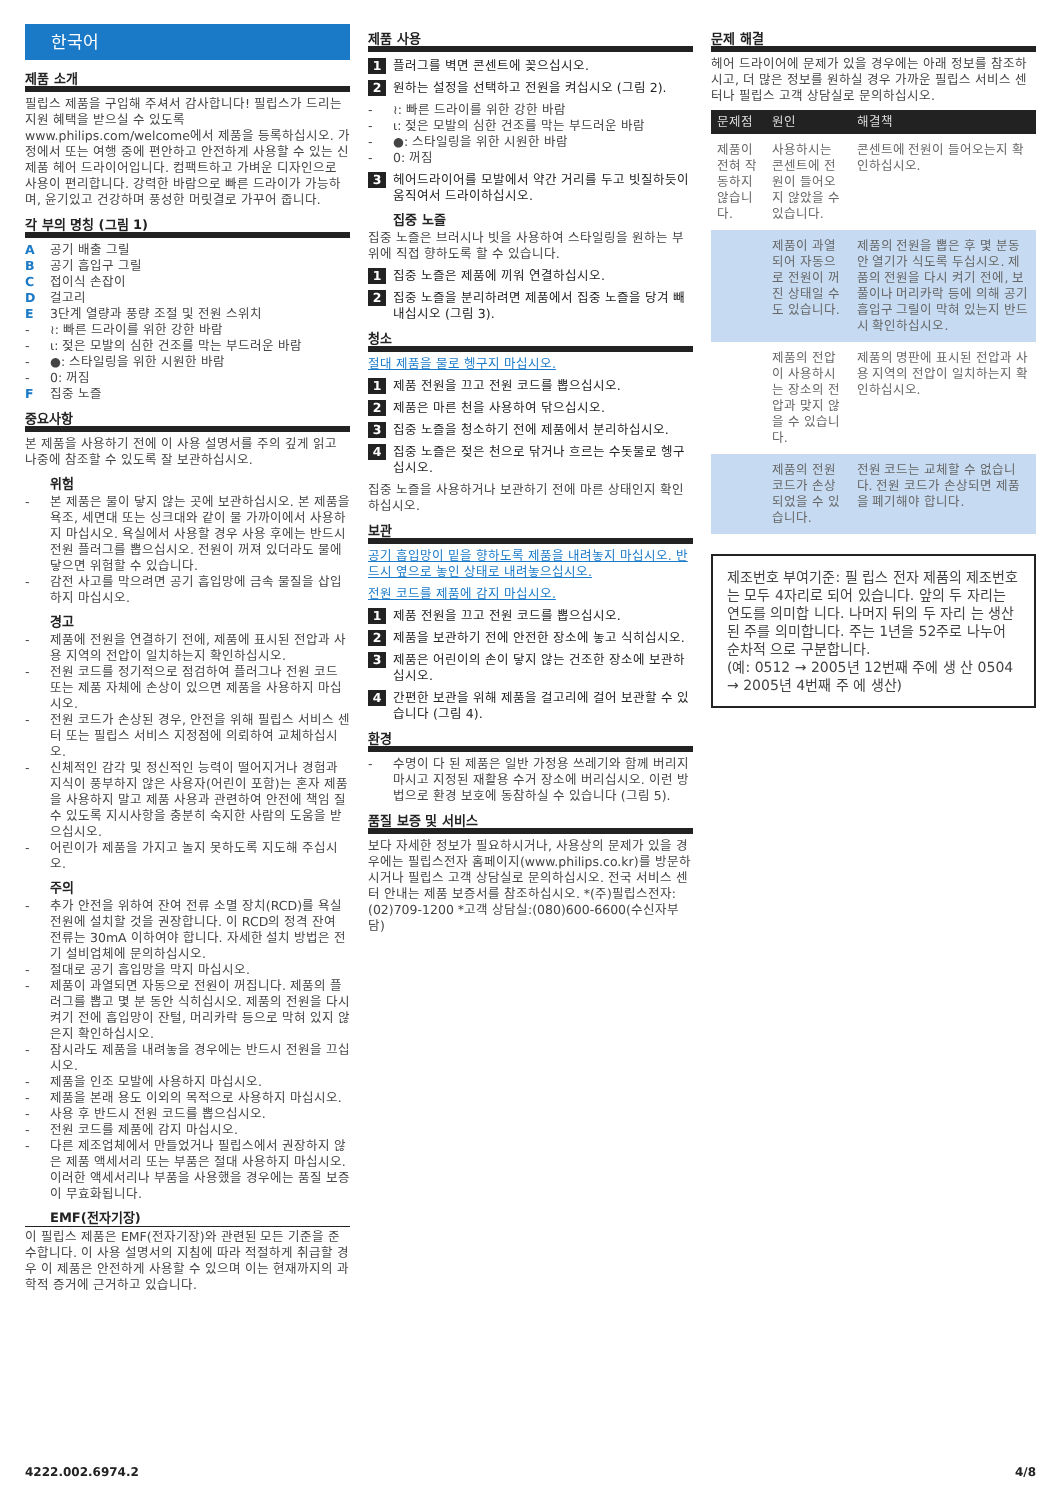한국어
제품 소개
필립스 제품을 구입해 주셔서 감사합니다! 필립스가 드리는 지원 혜택을 받으실 수 있도록 www.philips.com/welcome에서 제품을 등록하십시오. 가정에서 또는 여행 중에 편안하고 안전하게 사용할 수 있는 신제품 헤어 드라이어입니다. 컴팩트하고 가벼운 디자인으로 사용이 편리합니다. 강력한 바람으로 빠른 드라이가 가능하며, 윤기있고 건강하며 풍성한 머릿결로 가꾸어 줍니다.
각 부의 명칭 (그림 1)
A공기 배출 그릴
B공기 흡입구 그릴
C접이식 손잡이
D걸고리
E 3단계 열량과 풍량 조절 및 전원 스위치
- ≀: 빠른 드라이를 위한 강한 바람
- ɩ: 젖은 모발의 심한 건조를 막는 부드러운 바람
- ●: 스타일링을 위한 시원한 바람
- 0: 꺼짐
F집중 노즐
중요사항
본 제품을 사용하기 전에 이 사용 설명서를 주의 깊게 읽고 나중에 참조할 수 있도록 잘 보관하십시오.
위험
- 본 제품은 물이 닿지 않는 곳에 보관하십시오. 본 제품을 욕조, 세면대 또는 싱크대와 같이 물 가까이에서 사용하지 마십시오. 욕실에서 사용할 경우 사용 후에는 반드시 전원 플러그를 뽑으십시오. 전원이 꺼져 있더라도 물에 닿으면 위험할 수 있습니다.
- 감전 사고를 막으려면 공기 흡입망에 금속 물질을 삽입하지 마십시오.
경고
- 제품에 전원을 연결하기 전에, 제품에 표시된 전압과 사용 지역의 전압이 일치하는지 확인하십시오.
- 전원 코드를 정기적으로 점검하여 플러그나 전원 코드 또는 제품 자체에 손상이 있으면 제품을 사용하지 마십시오.
- 전원 코드가 손상된 경우, 안전을 위해 필립스 서비스 센터 또는 필립스 서비스 지정점에 의뢰하여 교체하십시오.
- 신체적인 감각 및 정신적인 능력이 떨어지거나 경험과 지식이 풍부하지 않은 사용자(어린이 포함)는 혼자 제품을 사용하지 말고 제품 사용과 관련하여 안전에 책임 질 수 있도록 지시사항을 충분히 숙지한 사람의 도움을 받으십시오.
- 어린이가 제품을 가지고 놀지 못하도록 지도해 주십시오.
주의
- 추가 안전을 위하여 잔여 전류 소멸 장치(RCD)를 욕실 전원에 설치할 것을 권장합니다. 이 RCD의 정격 잔여 전류는 30mA 이하여야 합니다. 자세한 설치 방법은 전기 설비업체에 문의하십시오.
- 절대로 공기 흡입망을 막지 마십시오.
- 제품이 과열되면 자동으로 전원이 꺼집니다. 제품의 플러그를 뽑고 몇 분 동안 식히십시오. 제품의 전원을 다시 켜기 전에 흡입망이 잔털, 머리카락 등으로 막혀 있지 않은지 확인하십시오.
- 잠시라도 제품을 내려놓을 경우에는 반드시 전원을 끄십시오.
- 제품을 인조 모발에 사용하지 마십시오.
- 제품을 본래 용도 이외의 목적으로 사용하지 마십시오.
- 사용 후 반드시 전원 코드를 뽑으십시오.
- 전원 코드를 제품에 감지 마십시오.
- 다른 제조업체에서 만들었거나 필립스에서 권장하지 않은 제품 액세서리 또는 부품은 절대 사용하지 마십시오. 이러한 액세서리나 부품을 사용했을 경우에는 품질 보증이 무효화됩니다.
EMF(전자기장)
이 필립스 제품은 EMF(전자기장)와 관련된 모든 기준을 준수합니다. 이 사용 설명서의 지침에 따라 적절하게 취급할 경우 이 제품은 안전하게 사용할 수 있으며 이는 현재까지의 과학적 증거에 근거하고 있습니다.
제품 사용
1 플러그를 벽면 콘센트에 꽂으십시오.
2 원하는 설정을 선택하고 전원을 켜십시오 (그림 2).
- ≀: 빠른 드라이를 위한 강한 바람
- ɩ: 젖은 모발의 심한 건조를 막는 부드러운 바람
- ●: 스타일링을 위한 시원한 바람
- 0: 꺼짐
3 헤어드라이어를 모발에서 약간 거리를 두고 빗질하듯이 움직여서 드라이하십시오.
집중 노즐
집중 노즐은 브러시나 빗을 사용하여 스타일링을 원하는 부위에 직접 향하도록 할 수 있습니다.
1 집중 노즐은 제품에 끼워 연결하십시오.
2 집중 노즐을 분리하려면 제품에서 집중 노즐을 당겨 빼내십시오 (그림 3).
청소
절대 제품을 물로 헹구지 마십시오.
1 제품 전원을 끄고 전원 코드를 뽑으십시오.
2 제품은 마른 천을 사용하여 닦으십시오.
3 집중 노즐을 청소하기 전에 제품에서 분리하십시오.
4 집중 노즐은 젖은 천으로 닦거나 흐르는 수돗물로 헹구십시오.
집중 노즐을 사용하거나 보관하기 전에 마른 상태인지 확인하십시오.
보관
공기 흡입망이 밑을 향하도록 제품을 내려놓지 마십시오. 반드시 옆으로 놓인 상태로 내려놓으십시오.
전원 코드를 제품에 감지 마십시오.
1 제품 전원을 끄고 전원 코드를 뽑으십시오.
2 제품을 보관하기 전에 안전한 장소에 놓고 식히십시오.
3 제품은 어린이의 손이 닿지 않는 건조한 장소에 보관하십시오.
4 간편한 보관을 위해 제품을 걸고리에 걸어 보관할 수 있습니다 (그림 4).
환경
- 수명이 다 된 제품은 일반 가정용 쓰레기와 함께 버리지 마시고 지정된 재활용 수거 장소에 버리십시오. 이런 방법으로 환경 보호에 동참하실 수 있습니다 (그림 5).
품질 보증 및 서비스
보다 자세한 정보가 필요하시거나, 사용상의 문제가 있을 경우에는 필립스전자 홈페이지(www.philips.co.kr)를 방문하시거나 필립스 고객 상담실로 문의하십시오. 전국 서비스 센터 안내는 제품 보증서를 참조하십시오. *(주)필립스전자:(02)709-1200 *고객 상담실:(080)600-6600(수신자부담)
문제 해결
헤어 드라이어에 문제가 있을 경우에는 아래 정보를 참조하시고, 더 많은 정보를 원하실 경우 가까운 필립스 서비스 센터나 필립스 고객 상담실로 문의하십시오.
| 문제점 | 원인 | 해결책 |
| --- | --- | --- |
| 제품이 전혀 작동하지 않습니다. | 사용하시는 콘센트에 전원이 들어오지 않았을 수 있습니다. | 콘센트에 전원이 들어오는지 확인하십시오. |
| | 제품이 과열되어 자동으로 전원이 꺼진 상태일 수도 있습니다. | 제품의 전원을 뽑은 후 몇 분동안 열기가 식도록 두십시오. 제품의 전원을 다시 켜기 전에, 보풀이나 머리카락 등에 의해 공기 흡입구 그릴이 막혀 있는지 반드시 확인하십시오. |
| | 제품의 전압이 사용하시는 장소의 전압과 맞지 않을 수 있습니다. | 제품의 명판에 표시된 전압과 사용 지역의 전압이 일치하는지 확인하십시오. |
| | 제품의 전원 코드가 손상되었을 수 있습니다. | 전원 코드는 교체할 수 없습니다. 전원 코드가 손상되면 제품을 폐기해야 합니다. |
제조번호 부여기준: 필 립스 전자 제품의 제조번호 는 모두 4자리로 되어 있습니다. 앞의 두 자리는 연도를 의미합 니다. 나머지 뒤의 두 자리 는 생산된 주를 의미합니다. 주는 1년을 52주로 나누어 순차적 으로 구분합니다.
(예: 0512 → 2005년 12번째 주에 생 산 0504 → 2005년 4번째 주 에 생산)
4222.002.6974.2 4/8